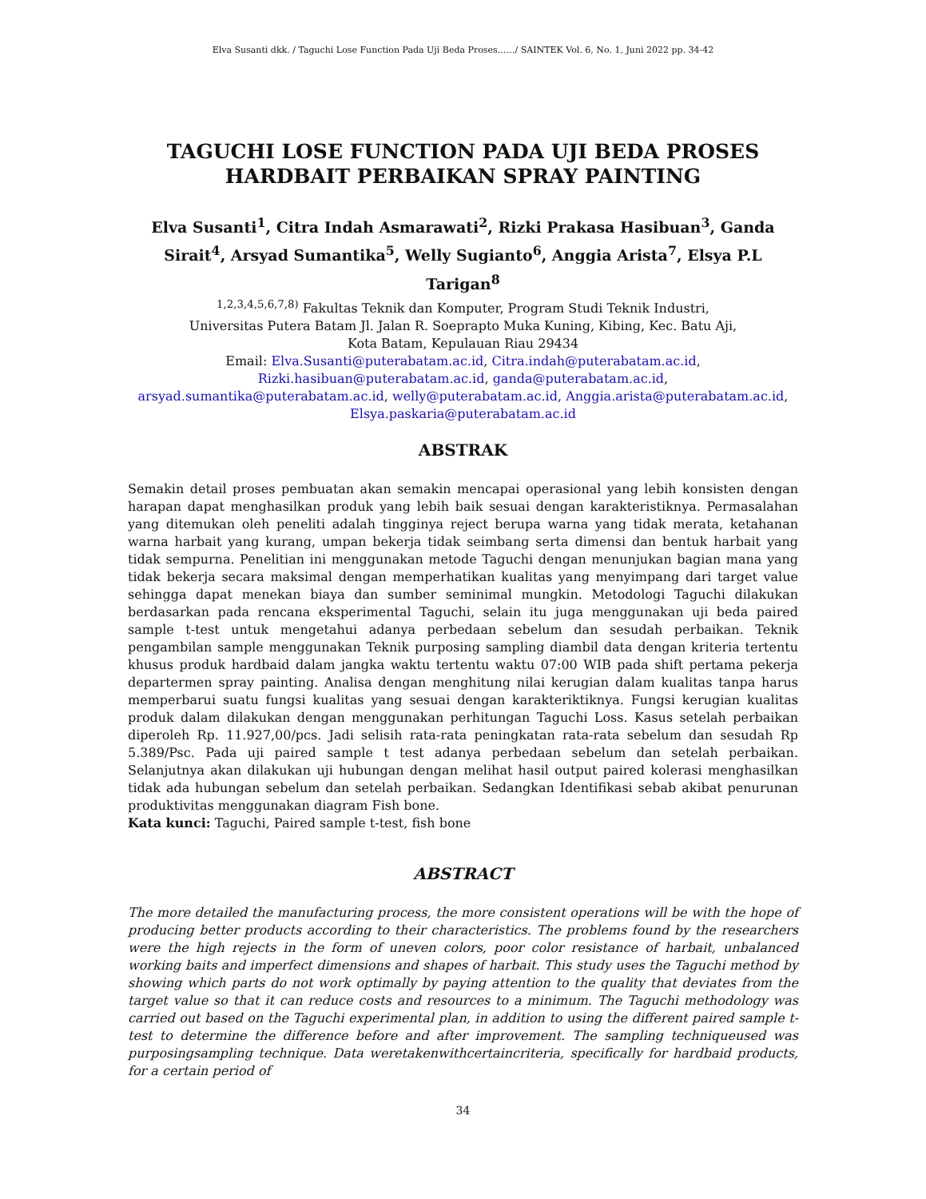Elva Susanti dkk. / Taguchi Lose Function Pada Uji Beda Proses……/ SAINTEK Vol. 6, No. 1, Juni 2022 pp. 34-42
TAGUCHI LOSE FUNCTION PADA UJI BEDA PROSES HARDBAIT PERBAIKAN SPRAY PAINTING
Elva Susanti<sup>1</sup>, Citra Indah Asmarawati<sup>2</sup>, Rizki Prakasa Hasibuan<sup>3</sup>, Ganda Sirait<sup>4</sup>, Arsyad Sumantika<sup>5</sup>, Welly Sugianto<sup>6</sup>, Anggia Arista<sup>7</sup>, Elsya P.L Tarigan<sup>8</sup>
<sup>1,2,3,4,5,6,7,8)</sup> Fakultas Teknik dan Komputer, Program Studi Teknik Industri,
Universitas Putera Batam Jl. Jalan R. Soeprapto Muka Kuning, Kibing, Kec. Batu Aji,
Kota Batam, Kepulauan Riau 29434
Email: Elva.Susanti@puterabatam.ac.id, Citra.indah@puterabatam.ac.id,
Rizki.hasibuan@puterabatam.ac.id, ganda@puterabatam.ac.id,
arsyad.sumantika@puterabatam.ac.id, welly@puterabatam.ac.id, Anggia.arista@puterabatam.ac.id,
Elsya.paskaria@puterabatam.ac.id
ABSTRAK
Semakin detail proses pembuatan akan semakin mencapai operasional yang lebih konsisten dengan harapan dapat menghasilkan produk yang lebih baik sesuai dengan karakteristiknya. Permasalahan yang ditemukan oleh peneliti adalah tingginya reject berupa warna yang tidak merata, ketahanan warna harbait yang kurang, umpan bekerja tidak seimbang serta dimensi dan bentuk harbait yang tidak sempurna. Penelitian ini menggunakan metode Taguchi dengan menunjukan bagian mana yang tidak bekerja secara maksimal dengan memperhatikan kualitas yang menyimpang dari target value sehingga dapat menekan biaya dan sumber seminimal mungkin. Metodologi Taguchi dilakukan berdasarkan pada rencana eksperimental Taguchi, selain itu juga menggunakan uji beda paired sample t-test untuk mengetahui adanya perbedaan sebelum dan sesudah perbaikan. Teknik pengambilan sample menggunakan Teknik purposing sampling diambil data dengan kriteria tertentu khusus produk hardbaid dalam jangka waktu tertentu waktu 07:00 WIB pada shift pertama pekerja departermen spray painting. Analisa dengan menghitung nilai kerugian dalam kualitas tanpa harus memperbarui suatu fungsi kualitas yang sesuai dengan karakteriktiknya. Fungsi kerugian kualitas produk dalam dilakukan dengan menggunakan perhitungan Taguchi Loss. Kasus setelah perbaikan diperoleh Rp. 11.927,00/pcs. Jadi selisih rata-rata peningkatan rata-rata sebelum dan sesudah Rp 5.389/Psc. Pada uji paired sample t test adanya perbedaan sebelum dan setelah perbaikan. Selanjutnya akan dilakukan uji hubungan dengan melihat hasil output paired kolerasi menghasilkan tidak ada hubungan sebelum dan setelah perbaikan. Sedangkan Identifikasi sebab akibat penurunan produktivitas menggunakan diagram Fish bone.
Kata kunci: Taguchi, Paired sample t-test, fish bone
ABSTRACT
The more detailed the manufacturing process, the more consistent operations will be with the hope of producing better products according to their characteristics. The problems found by the researchers were the high rejects in the form of uneven colors, poor color resistance of harbait, unbalanced working baits and imperfect dimensions and shapes of harbait. This study uses the Taguchi method by showing which parts do not work optimally by paying attention to the quality that deviates from the target value so that it can reduce costs and resources to a minimum. The Taguchi methodology was carried out based on the Taguchi experimental plan, in addition to using the different paired sample t-test to determine the difference before and after improvement. The sampling techniqueused was purposingsampling technique. Data weretakenwithcertaincriteria, specifically for hardbaid products, for a certain period of
34